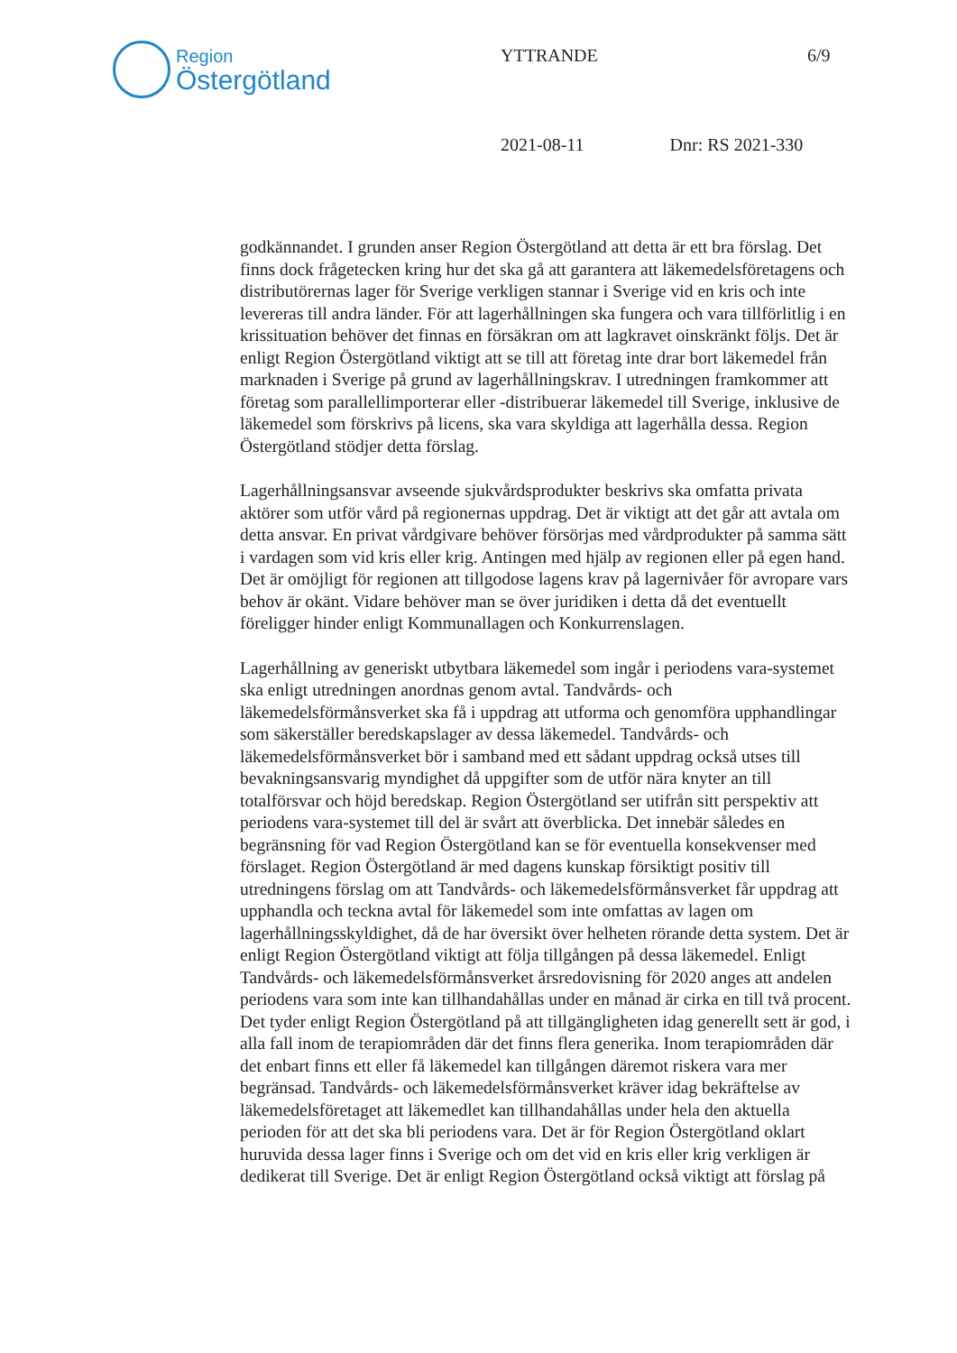Region
Östergötland
YTTRANDE 6/9
2021-08-11 Dnr: RS 2021-330
godkännandet. I grunden anser Region Östergötland att detta är ett bra förslag. Det finns dock frågetecken kring hur det ska gå att garantera att läkemedelsföretagens och distributörernas lager för Sverige verkligen stannar i Sverige vid en kris och inte levereras till andra länder. För att lagerhållningen ska fungera och vara tillförlitlig i en krissituation behöver det finnas en försäkran om att lagkravet oinskränkt följs. Det är enligt Region Östergötland viktigt att se till att företag inte drar bort läkemedel från marknaden i Sverige på grund av lagerhållningskrav. I utredningen framkommer att företag som parallellimporterar eller -distribuerar läkemedel till Sverige, inklusive de läkemedel som förskrivs på licens, ska vara skyldiga att lagerhålla dessa. Region Östergötland stödjer detta förslag.
Lagerhållningsansvar avseende sjukvårdsprodukter beskrivs ska omfatta privata aktörer som utför vård på regionernas uppdrag. Det är viktigt att det går att avtala om detta ansvar. En privat vårdgivare behöver försörjas med vårdprodukter på samma sätt i vardagen som vid kris eller krig. Antingen med hjälp av regionen eller på egen hand. Det är omöjligt för regionen att tillgodose lagens krav på lagernivåer för avropare vars behov är okänt. Vidare behöver man se över juridiken i detta då det eventuellt föreligger hinder enligt Kommunallagen och Konkurrenslagen.
Lagerhållning av generiskt utbytbara läkemedel som ingår i periodens vara-systemet ska enligt utredningen anordnas genom avtal. Tandvårds- och läkemedelsförmånsverket ska få i uppdrag att utforma och genomföra upphandlingar som säkerställer beredskapslager av dessa läkemedel. Tandvårds- och läkemedelsförmånsverket bör i samband med ett sådant uppdrag också utses till bevakningsansvarig myndighet då uppgifter som de utför nära knyter an till totalförsvar och höjd beredskap. Region Östergötland ser utifrån sitt perspektiv att periodens vara-systemet till del är svårt att överblicka. Det innebär således en begränsning för vad Region Östergötland kan se för eventuella konsekvenser med förslaget. Region Östergötland är med dagens kunskap försiktigt positiv till utredningens förslag om att Tandvårds- och läkemedelsförmånsverket får uppdrag att upphandla och teckna avtal för läkemedel som inte omfattas av lagen om lagerhållningsskyldighet, då de har översikt över helheten rörande detta system. Det är enligt Region Östergötland viktigt att följa tillgången på dessa läkemedel. Enligt Tandvårds- och läkemedelsförmånsverket årsredovisning för 2020 anges att andelen periodens vara som inte kan tillhandahållas under en månad är cirka en till två procent. Det tyder enligt Region Östergötland på att tillgängligheten idag generellt sett är god, i alla fall inom de terapiområden där det finns flera generika. Inom terapiområden där det enbart finns ett eller få läkemedel kan tillgången däremot riskera vara mer begränsad. Tandvårds- och läkemedelsförmånsverket kräver idag bekräftelse av läkemedelsföretaget att läkemedlet kan tillhandahållas under hela den aktuella perioden för att det ska bli periodens vara. Det är för Region Östergötland oklart huruvida dessa lager finns i Sverige och om det vid en kris eller krig verkligen är dedikerat till Sverige. Det är enligt Region Östergötland också viktigt att förslag på